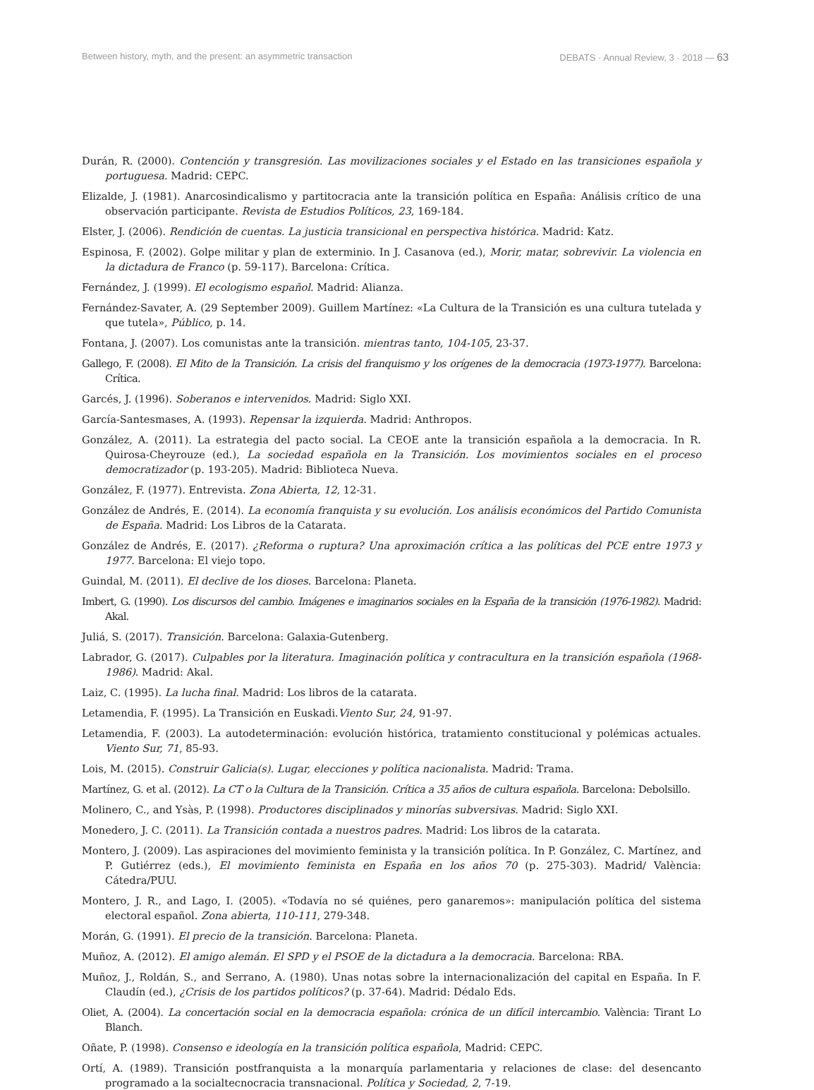Between history, myth, and the present: an asymmetric transaction DEBATS · Annual Review, 3 · 2018 — 63
Durán, R. (2000). Contención y transgresión. Las movilizaciones sociales y el Estado en las transiciones española y portuguesa. Madrid: CEPC.
Elizalde, J. (1981). Anarcosindicalismo y partitocracia ante la transición política en España: Análisis crítico de una observación participante. Revista de Estudios Políticos, 23, 169-184.
Elster, J. (2006). Rendición de cuentas. La justicia transicional en perspectiva histórica. Madrid: Katz.
Espinosa, F. (2002). Golpe militar y plan de exterminio. In J. Casanova (ed.), Morir, matar, sobrevivir. La violencia en la dictadura de Franco (p. 59-117). Barcelona: Crítica.
Fernández, J. (1999). El ecologismo español. Madrid: Alianza.
Fernández-Savater, A. (29 September 2009). Guillem Martínez: «La Cultura de la Transición es una cultura tutelada y que tutela», Público, p. 14.
Fontana, J. (2007). Los comunistas ante la transición. mientras tanto, 104-105, 23-37.
Gallego, F. (2008). El Mito de la Transición. La crisis del franquismo y los orígenes de la democracia (1973-1977). Barcelona: Crítica.
Garcés, J. (1996). Soberanos e intervenidos. Madrid: Siglo XXI.
García-Santesmases, A. (1993). Repensar la izquierda. Madrid: Anthropos.
González, A. (2011). La estrategia del pacto social. La CEOE ante la transición española a la democracia. In R. Quirosa-Cheyrouze (ed.), La sociedad española en la Transición. Los movimientos sociales en el proceso democratizador (p. 193-205). Madrid: Biblioteca Nueva.
González, F. (1977). Entrevista. Zona Abierta, 12, 12-31.
González de Andrés, E. (2014). La economía franquista y su evolución. Los análisis económicos del Partido Comunista de España. Madrid: Los Libros de la Catarata.
González de Andrés, E. (2017). ¿Reforma o ruptura? Una aproximación crítica a las políticas del PCE entre 1973 y 1977. Barcelona: El viejo topo.
Guindal, M. (2011). El declive de los dioses. Barcelona: Planeta.
Imbert, G. (1990). Los discursos del cambio. Imágenes e imaginarios sociales en la España de la transición (1976-1982). Madrid: Akal.
Juliá, S. (2017). Transición. Barcelona: Galaxia-Gutenberg.
Labrador, G. (2017). Culpables por la literatura. Imaginación política y contracultura en la transición española (1968-1986). Madrid: Akal.
Laiz, C. (1995). La lucha final. Madrid: Los libros de la catarata.
Letamendia, F. (1995). La Transición en Euskadi.Viento Sur, 24, 91-97.
Letamendia, F. (2003). La autodeterminación: evolución histórica, tratamiento constitucional y polémicas actuales. Viento Sur, 71, 85-93.
Lois, M. (2015). Construir Galicia(s). Lugar, elecciones y política nacionalista. Madrid: Trama.
Martínez, G. et al. (2012). La CT o la Cultura de la Transición. Crítica a 35 años de cultura española. Barcelona: Debolsillo.
Molinero, C., and Ysàs, P. (1998). Productores disciplinados y minorías subversivas. Madrid: Siglo XXI.
Monedero, J. C. (2011). La Transición contada a nuestros padres. Madrid: Los libros de la catarata.
Montero, J. (2009). Las aspiraciones del movimiento feminista y la transición política. In P. González, C. Martínez, and P. Gutiérrez (eds.), El movimiento feminista en España en los años 70 (p. 275-303). Madrid/ València: Cátedra/PUU.
Montero, J. R., and Lago, I. (2005). «Todavía no sé quiénes, pero ganaremos»: manipulación política del sistema electoral español. Zona abierta, 110-111, 279-348.
Morán, G. (1991). El precio de la transición. Barcelona: Planeta.
Muñoz, A. (2012). El amigo alemán. El SPD y el PSOE de la dictadura a la democracia. Barcelona: RBA.
Muñoz, J., Roldán, S., and Serrano, A. (1980). Unas notas sobre la internacionalización del capital en España. In F. Claudín (ed.), ¿Crisis de los partidos políticos? (p. 37-64). Madrid: Dédalo Eds.
Oliet, A. (2004). La concertación social en la democracia española: crónica de un difícil intercambio. València: Tirant Lo Blanch.
Oñate, P. (1998). Consenso e ideología en la transición política española, Madrid: CEPC.
Ortí, A. (1989). Transición postfranquista a la monarquía parlamentaria y relaciones de clase: del desencanto programado a la socialtecnocracia transnacional. Política y Sociedad, 2, 7-19.